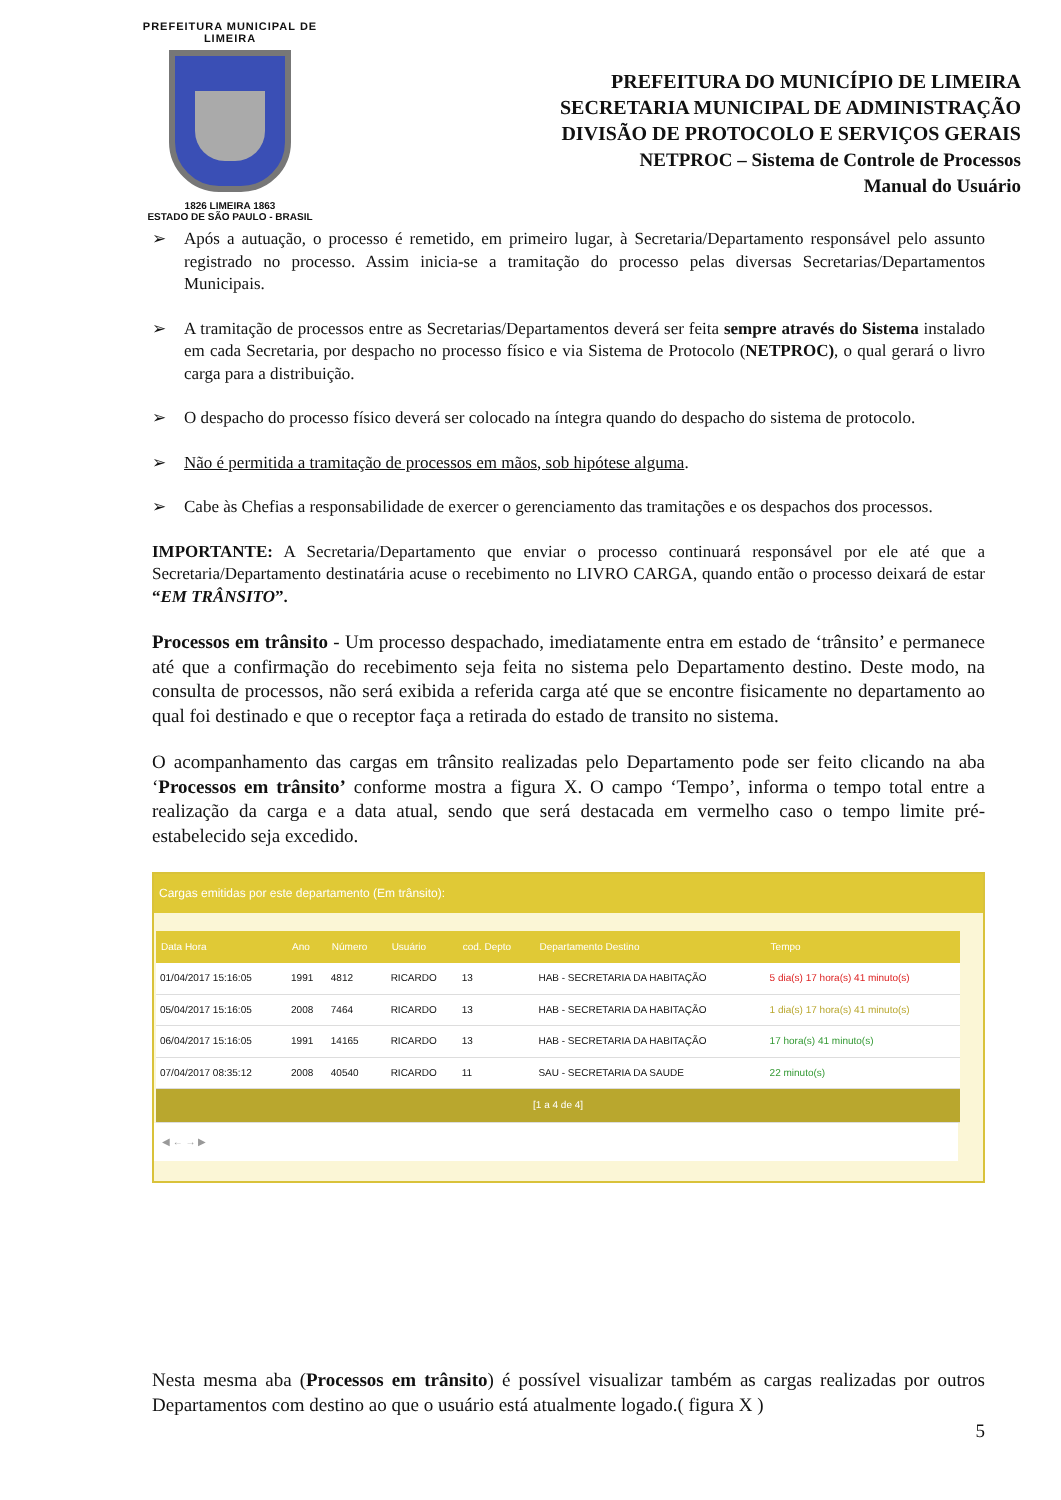PREFEITURA MUNICIPAL DE LIMEIRA
1826 LIMEIRA 1863
ESTADO DE SÃO PAULO - BRASIL
PREFEITURA DO MUNICÍPIO DE LIMEIRA
SECRETARIA MUNICIPAL DE ADMINISTRAÇÃO
DIVISÃO DE PROTOCOLO E SERVIÇOS GERAIS
NETPROC – Sistema de Controle de Processos
Manual do Usuário
➢ Após a autuação, o processo é remetido, em primeiro lugar, à Secretaria/Departamento responsável pelo assunto registrado no processo. Assim inicia-se a tramitação do processo pelas diversas Secretarias/Departamentos Municipais.
➢ A tramitação de processos entre as Secretarias/Departamentos deverá ser feita sempre através do Sistema instalado em cada Secretaria, por despacho no processo físico e via Sistema de Protocolo (NETPROC), o qual gerará o livro carga para a distribuição.
➢ O despacho do processo físico deverá ser colocado na íntegra quando do despacho do sistema de protocolo.
➢ Não é permitida a tramitação de processos em mãos, sob hipótese alguma.
➢ Cabe às Chefias a responsabilidade de exercer o gerenciamento das tramitações e os despachos dos processos.
IMPORTANTE: A Secretaria/Departamento que enviar o processo continuará responsável por ele até que a Secretaria/Departamento destinatária acuse o recebimento no LIVRO CARGA, quando então o processo deixará de estar “EM TRÂNSITO”.
Processos em trânsito - Um processo despachado, imediatamente entra em estado de ‘trânsito’ e permanece até que a confirmação do recebimento seja feita no sistema pelo Departamento destino. Deste modo, na consulta de processos, não será exibida a referida carga até que se encontre fisicamente no departamento ao qual foi destinado e que o receptor faça a retirada do estado de transito no sistema.
O acompanhamento das cargas em trânsito realizadas pelo Departamento pode ser feito clicando na aba ‘Processos em trânsito’ conforme mostra a figura X. O campo ‘Tempo’, informa o tempo total entre a realização da carga e a data atual, sendo que será destacada em vermelho caso o tempo limite pré-estabelecido seja excedido.
Cargas emitidas por este departamento (Em trânsito):
| Data Hora | Ano | Número | Usuário | cod. Depto | Departamento Destino | Tempo |
| --- | --- | --- | --- | --- | --- | --- |
| 01/04/2017 15:16:05 | 1991 | 4812 | RICARDO | 13 | HAB - SECRETARIA DA HABITAÇÃO | 5 dia(s) 17 hora(s) 41 minuto(s) |
| 05/04/2017 15:16:05 | 2008 | 7464 | RICARDO | 13 | HAB - SECRETARIA DA HABITAÇÃO | 1 dia(s) 17 hora(s) 41 minuto(s) |
| 06/04/2017 15:16:05 | 1991 | 14165 | RICARDO | 13 | HAB - SECRETARIA DA HABITAÇÃO | 17 hora(s) 41 minuto(s) |
| 07/04/2017 08:35:12 | 2008 | 40540 | RICARDO | 11 | SAU - SECRETARIA DA SAUDE | 22 minuto(s) |
| [1 a 4 de 4] | | | | | | |
◀ ← → ▶
Nesta mesma aba (Processos em trânsito) é possível visualizar também as cargas realizadas por outros Departamentos com destino ao que o usuário está atualmente logado.( figura X )
5